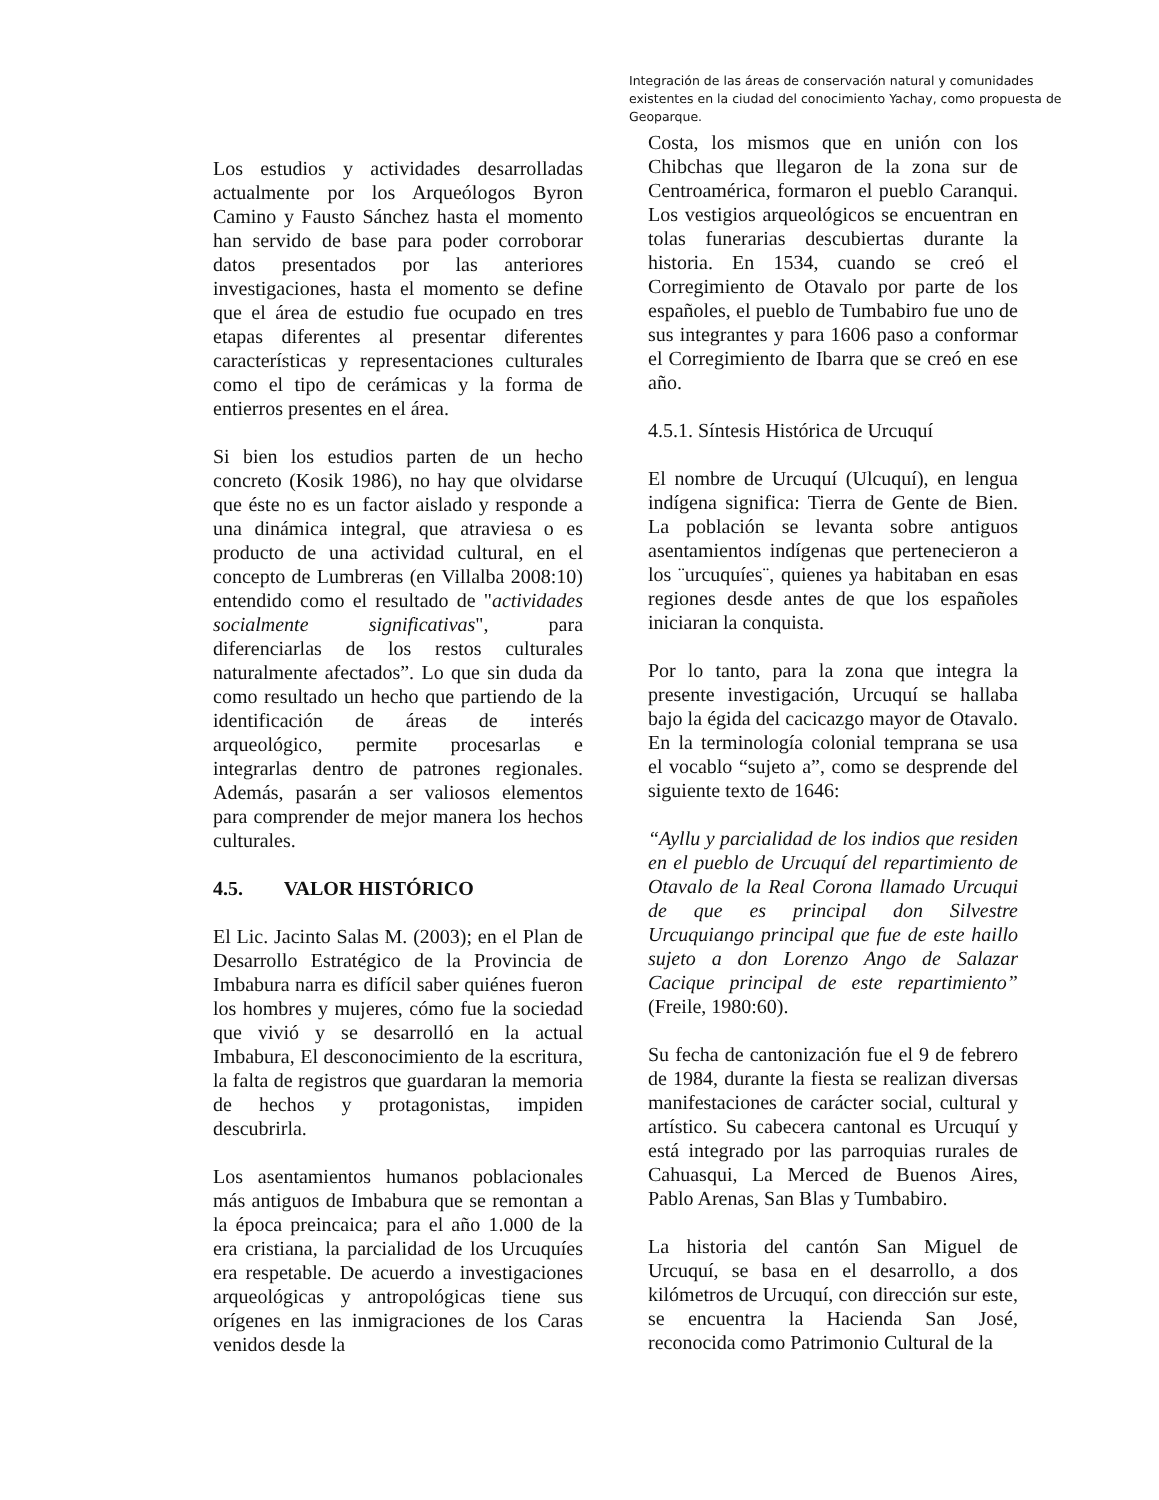Integración de las áreas de conservación natural y comunidades existentes en la ciudad del conocimiento Yachay, como propuesta de Geoparque.
Los estudios y actividades desarrolladas actualmente por los Arqueólogos Byron Camino y Fausto Sánchez hasta el momento han servido de base para poder corroborar datos presentados por las anteriores investigaciones, hasta el momento se define que el área de estudio fue ocupado en tres etapas diferentes al presentar diferentes características y representaciones culturales como el tipo de cerámicas y la forma de entierros presentes en el área.
Si bien los estudios parten de un hecho concreto (Kosik 1986), no hay que olvidarse que éste no es un factor aislado y responde a una dinámica integral, que atraviesa o es producto de una actividad cultural, en el concepto de Lumbreras (en Villalba 2008:10) entendido como el resultado de "actividades socialmente significativas", para diferenciarlas de los restos culturales naturalmente afectados”. Lo que sin duda da como resultado un hecho que partiendo de la identificación de áreas de interés arqueológico, permite procesarlas e integrarlas dentro de patrones regionales. Además, pasarán a ser valiosos elementos para comprender de mejor manera los hechos culturales.
4.5. VALOR HISTÓRICO
El Lic. Jacinto Salas M. (2003); en el Plan de Desarrollo Estratégico de la Provincia de Imbabura narra es difícil saber quiénes fueron los hombres y mujeres, cómo fue la sociedad que vivió y se desarrolló en la actual Imbabura, El desconocimiento de la escritura, la falta de registros que guardaran la memoria de hechos y protagonistas, impiden descubrirla.
Los asentamientos humanos poblacionales más antiguos de Imbabura que se remontan a la época preincaica; para el año 1.000 de la era cristiana, la parcialidad de los Urcuquíes era respetable. De acuerdo a investigaciones arqueológicas y antropológicas tiene sus orígenes en las inmigraciones de los Caras venidos desde la
Costa, los mismos que en unión con los Chibchas que llegaron de la zona sur de Centroamérica, formaron el pueblo Caranqui. Los vestigios arqueológicos se encuentran en tolas funerarias descubiertas durante la historia. En 1534, cuando se creó el Corregimiento de Otavalo por parte de los españoles, el pueblo de Tumbabiro fue uno de sus integrantes y para 1606 paso a conformar el Corregimiento de Ibarra que se creó en ese año.
4.5.1. Síntesis Histórica de Urcuquí
El nombre de Urcuquí (Ulcuquí), en lengua indígena significa: Tierra de Gente de Bien. La población se levanta sobre antiguos asentamientos indígenas que pertenecieron a los ¨urcuquíes¨, quienes ya habitaban en esas regiones desde antes de que los españoles iniciaran la conquista.
Por lo tanto, para la zona que integra la presente investigación, Urcuquí se hallaba bajo la égida del cacicazgo mayor de Otavalo. En la terminología colonial temprana se usa el vocablo “sujeto a”, como se desprende del siguiente texto de 1646:
“Ayllu y parcialidad de los indios que residen en el pueblo de Urcuquí del repartimiento de Otavalo de la Real Corona llamado Urcuqui de que es principal don Silvestre Urcuquiango principal que fue de este haillo sujeto a don Lorenzo Ango de Salazar Cacique principal de este repartimiento” (Freile, 1980:60).
Su fecha de cantonización fue el 9 de febrero de 1984, durante la fiesta se realizan diversas manifestaciones de carácter social, cultural y artístico. Su cabecera cantonal es Urcuquí y está integrado por las parroquias rurales de Cahuasqui, La Merced de Buenos Aires, Pablo Arenas, San Blas y Tumbabiro.
La historia del cantón San Miguel de Urcuquí, se basa en el desarrollo, a dos kilómetros de Urcuquí, con dirección sur este, se encuentra la Hacienda San José, reconocida como Patrimonio Cultural de la